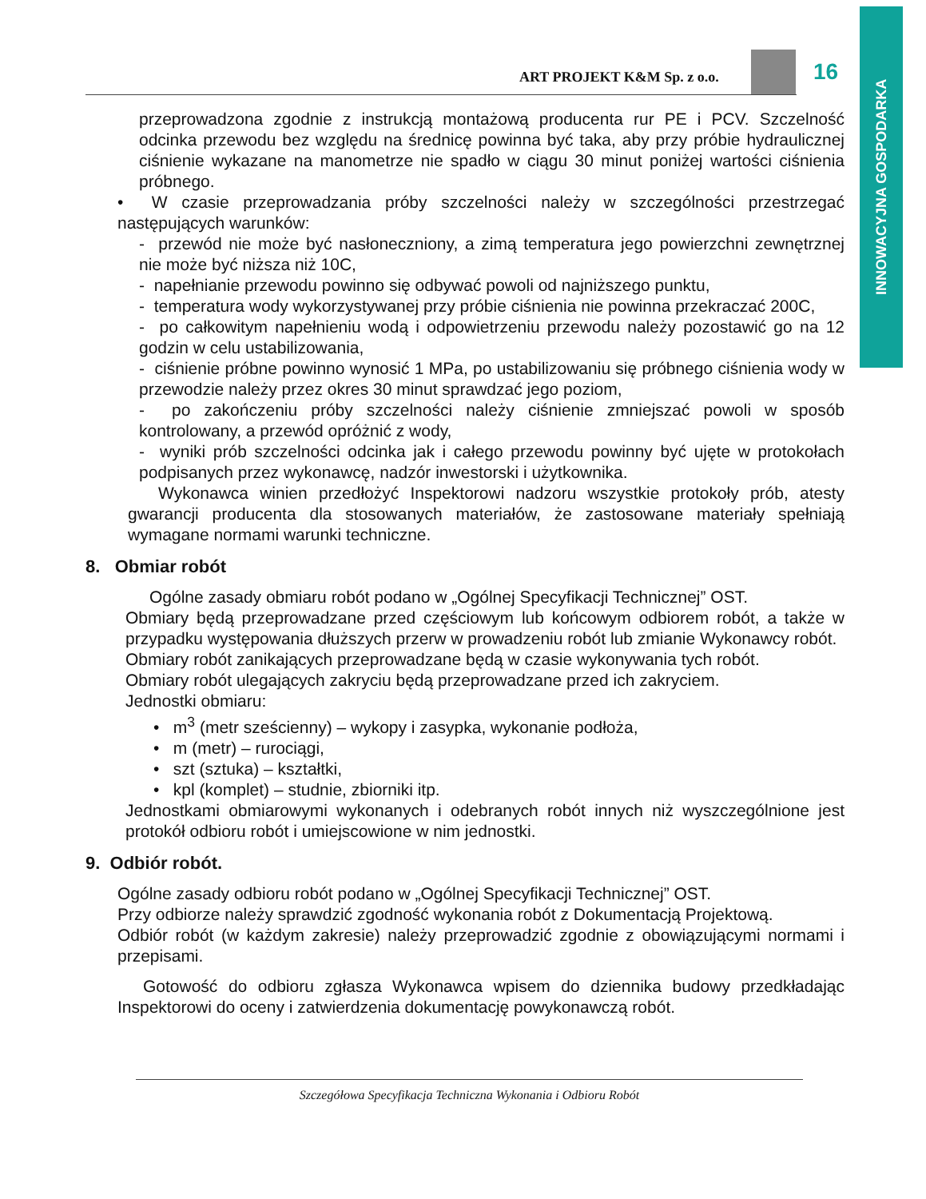INNOWACYJNA GOSPODARKA
ART PROJEKT K&M Sp. z o.o. 16
przeprowadzona zgodnie z instrukcją montażową producenta rur PE i PCV. Szczelność odcinka przewodu bez względu na średnicę powinna być taka, aby przy próbie hydraulicznej ciśnienie wykazane na manometrze nie spadło w ciągu 30 minut poniżej wartości ciśnienia próbnego.
• W czasie przeprowadzania próby szczelności należy w szczególności przestrzegać następujących warunków:
- przewód nie może być nasłoneczniony, a zimą temperatura jego powierzchni zewnętrznej nie może być niższa niż 10C,
- napełnianie przewodu powinno się odbywać powoli od najniższego punktu,
- temperatura wody wykorzystywanej przy próbie ciśnienia nie powinna przekraczać 200C,
- po całkowitym napełnieniu wodą i odpowietrzeniu przewodu należy pozostawić go na 12 godzin w celu ustabilizowania,
- ciśnienie próbne powinno wynosić 1 MPa, po ustabilizowaniu się próbnego ciśnienia wody w przewodzie należy przez okres 30 minut sprawdzać jego poziom,
- po zakończeniu próby szczelności należy ciśnienie zmniejszać powoli w sposób kontrolowany, a przewód opróżnić z wody,
- wyniki prób szczelności odcinka jak i całego przewodu powinny być ujęte w protokołach podpisanych przez wykonawcę, nadzór inwestorski i użytkownika.
Wykonawca winien przedłożyć Inspektorowi nadzoru wszystkie protokoły prób, atesty gwarancji producenta dla stosowanych materiałów, że zastosowane materiały spełniają wymagane normami warunki techniczne.
8. Obmiar robót
Ogólne zasady obmiaru robót podano w „Ogólnej Specyfikacji Technicznej” OST.
Obmiary będą przeprowadzane przed częściowym lub końcowym odbiorem robót, a także w przypadku występowania dłuższych przerw w prowadzeniu robót lub zmianie Wykonawcy robót.
Obmiary robót zanikających przeprowadzane będą w czasie wykonywania tych robót.
Obmiary robót ulegających zakryciu będą przeprowadzane przed ich zakryciem.
Jednostki obmiaru:
• m<sup>3</sup> (metr sześcienny) – wykopy i zasypka, wykonanie podłoża,
• m (metr) – rurociągi,
• szt (sztuka) – kształtki,
• kpl (komplet) – studnie, zbiorniki itp.
Jednostkami obmiarowymi wykonanych i odebranych robót innych niż wyszczególnione jest protokół odbioru robót i umiejscowione w nim jednostki.
9. Odbiór robót.
Ogólne zasady odbioru robót podano w „Ogólnej Specyfikacji Technicznej” OST.
Przy odbiorze należy sprawdzić zgodność wykonania robót z Dokumentacją Projektową.
Odbiór robót (w każdym zakresie) należy przeprowadzić zgodnie z obowiązującymi normami i przepisami.
Gotowość do odbioru zgłasza Wykonawca wpisem do dziennika budowy przedkładając Inspektorowi do oceny i zatwierdzenia dokumentację powykonawczą robót.
Szczegółowa Specyfikacja Techniczna Wykonania i Odbioru Robót